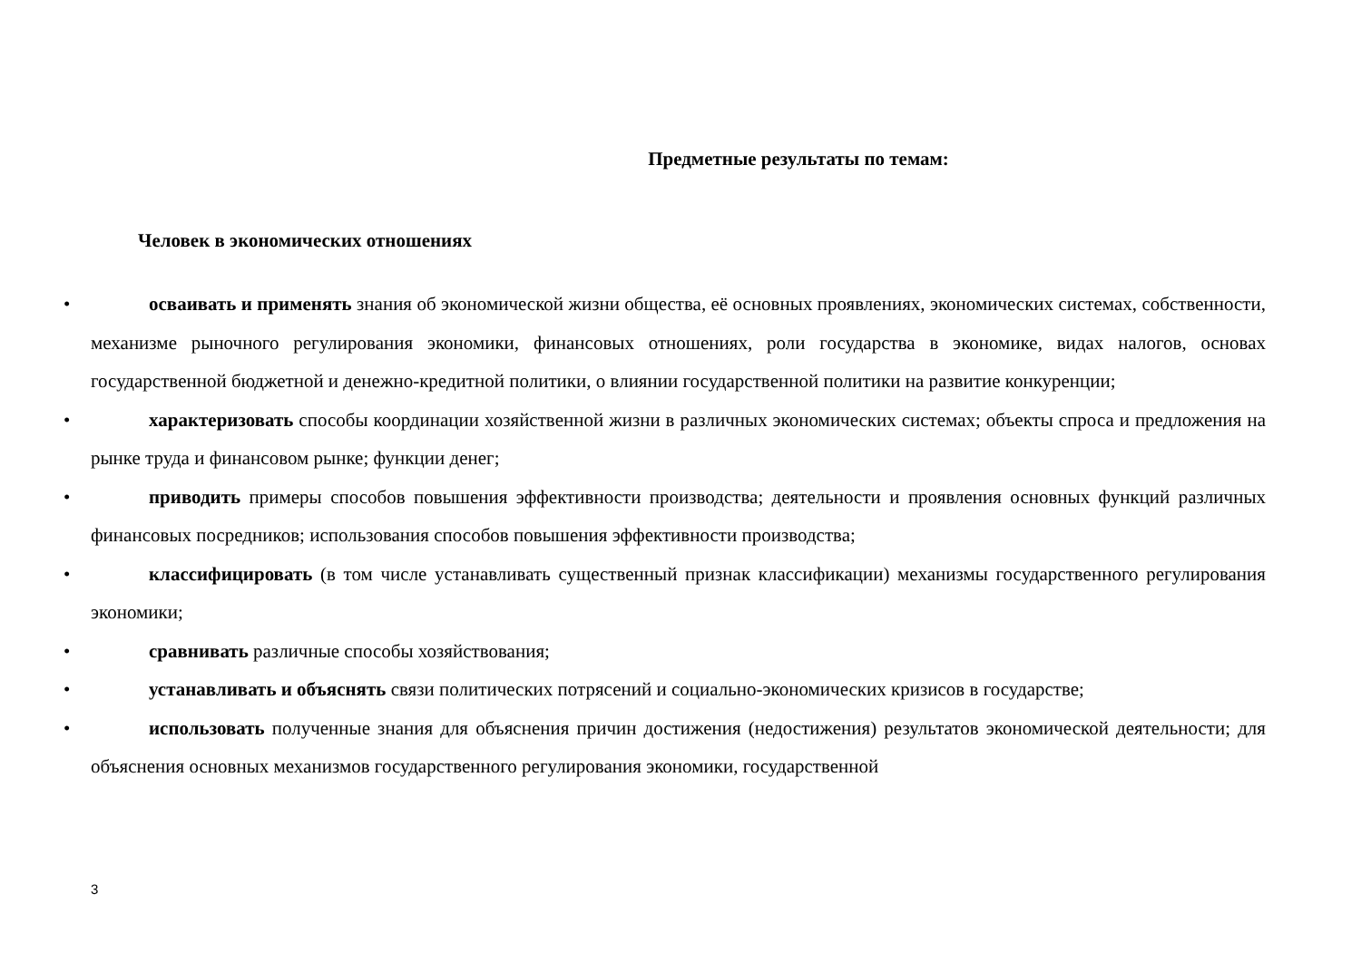Предметные результаты по темам:
Человек в экономических отношениях
• осваивать и применять знания об экономической жизни общества, её основных проявлениях, экономических системах, собственности, механизме рыночного регулирования экономики, финансовых отношениях, роли государства в экономике, видах налогов, основах государственной бюджетной и денежно-кредитной политики, о влиянии государственной политики на развитие конкуренции;
• характеризовать способы координации хозяйственной жизни в различных экономических системах; объекты спроса и предложения на рынке труда и финансовом рынке; функции денег;
• приводить примеры способов повышения эффективности производства; деятельности и проявления основных функций различных финансовых посредников; использования способов повышения эффективности производства;
• классифицировать (в том числе устанавливать существенный признак классификации) механизмы государственного регулирования экономики;
• сравнивать различные способы хозяйствования;
• устанавливать и объяснять связи политических потрясений и социально-экономических кризисов в государстве;
• использовать полученные знания для объяснения причин достижения (недостижения) результатов экономической деятельности; для объяснения основных механизмов государственного регулирования экономики, государственной
3